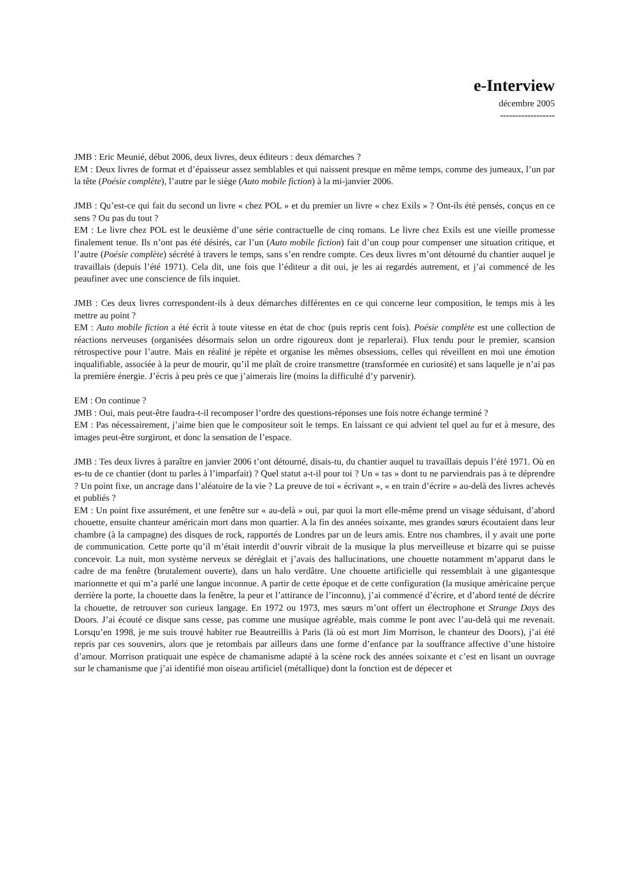e-Interview
décembre 2005
------------------
JMB : Eric Meunié, début 2006, deux livres, deux éditeurs : deux démarches ?
EM : Deux livres de format et d’épaisseur assez semblables et qui naissent presque en même temps, comme des jumeaux, l’un par la tête (Poésie complète), l’autre par le siège (Auto mobile fiction) à la mi-janvier 2006.
JMB : Qu’est-ce qui fait du second un livre « chez POL » et du premier un livre « chez Exils » ? Ont-ils été pensés, conçus en ce sens ? Ou pas du tout ?
EM : Le livre chez POL est le deuxième d’une série contractuelle de cinq romans. Le livre chez Exils est une vieille promesse finalement tenue. Ils n’ont pas été désirés, car l’un (Auto mobile fiction) fait d’un coup pour compenser une situation critique, et l’autre (Poésie complète) sécrété à travers le temps, sans s’en rendre compte. Ces deux livres m’ont détourné du chantier auquel je travaillais (depuis l’été 1971). Cela dit, une fois que l’éditeur a dit oui, je les ai regardés autrement, et j’ai commencé de les peaufiner avec une conscience de fils inquiet.
JMB : Ces deux livres correspondent-ils à deux démarches différentes en ce qui concerne leur composition, le temps mis à les mettre au point ?
EM : Auto mobile fiction a été écrit à toute vitesse en état de choc (puis repris cent fois). Poésie complète est une collection de réactions nerveuses (organisées désormais selon un ordre rigoureux dont je reparlerai). Flux tendu pour le premier, scansion rétrospective pour l’autre. Mais en réalité je répète et organise les mêmes obsessions, celles qui réveillent en moi une émotion inqualifiable, associée à la peur de mourir, qu’il me plaît de croire transmettre (transformée en curiosité) et sans laquelle je n’ai pas la première énergie. J’écris à peu près ce que j’aimerais lire (moins la difficulté d’y parvenir).
EM : On continue ?
JMB : Oui, mais peut-être faudra-t-il recomposer l’ordre des questions-réponses une fois notre échange terminé ?
EM : Pas nécessairement, j’aime bien que le compositeur soit le temps. En laissant ce qui advient tel quel au fur et à mesure, des images peut-être surgiront, et donc la sensation de l’espace.
JMB : Tes deux livres à paraître en janvier 2006 t’ont détourné, disais-tu, du chantier auquel tu travaillais depuis l’été 1971. Où en es-tu de ce chantier (dont tu parles à l’imparfait) ? Quel statut a-t-il pour toi ? Un « tas » dont tu ne parviendrais pas à te déprendre ? Un point fixe, un ancrage dans l’aléatoire de la vie ? La preuve de toi « écrivant », « en train d’écrire » au-delà des livres achevés et publiés ?
EM : Un point fixe assurément, et une fenêtre sur « au-delà » oui, par quoi la mort elle-même prend un visage séduisant, d’abord chouette, ensuite chanteur américain mort dans mon quartier. A la fin des années soixante, mes grandes sœurs écoutaient dans leur chambre (à la campagne) des disques de rock, rapportés de Londres par un de leurs amis. Entre nos chambres, il y avait une porte de communication. Cette porte qu’il m’était interdit d’ouvrir vibrait de la musique la plus merveilleuse et bizarre qui se puisse concevoir. La nuit, mon système nerveux se déréglait et j’avais des hallucinations, une chouette notamment m’apparut dans le cadre de ma fenêtre (brutalement ouverte), dans un halo verdâtre. Une chouette artificielle qui ressemblait à une gigantesque marionnette et qui m’a parlé une langue inconnue. A partir de cette époque et de cette configuration (la musique américaine perçue derrière la porte, la chouette dans la fenêtre, la peur et l’attirance de l’inconnu), j’ai commencé d’écrire, et d’abord tenté de décrire la chouette, de retrouver son curieux langage. En 1972 ou 1973, mes sœurs m’ont offert un électrophone et Strange Days des Doors. J’ai écouté ce disque sans cesse, pas comme une musique agréable, mais comme le pont avec l’au-delà qui me revenait. Lorsqu’en 1998, je me suis trouvé habiter rue Beautreillis à Paris (là où est mort Jim Morrison, le chanteur des Doors), j’ai été repris par ces souvenirs, alors que je retombais par ailleurs dans une forme d’enfance par la souffrance affective d’une histoire d’amour. Morrison pratiquait une espèce de chamanisme adapté à la scène rock des années soixante et c’est en lisant un ouvrage sur le chamanisme que j’ai identifié mon oiseau artificiel (métallique) dont la fonction est de dépecer et